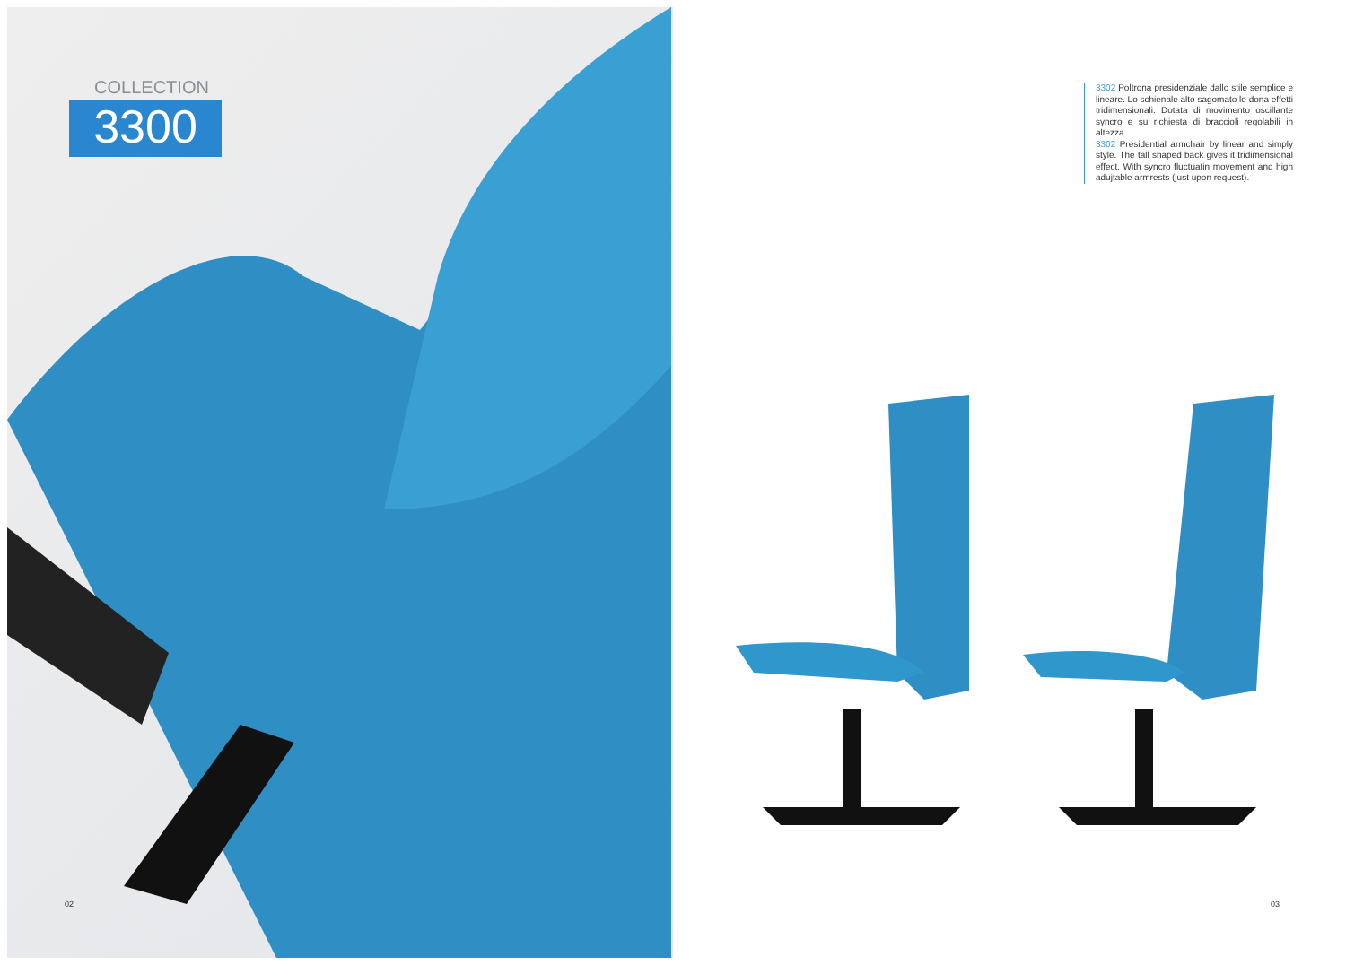COLLECTION
3300
3302 Poltrona presidenziale dallo stile semplice e lineare. Lo schienale alto sagomato le dona effetti tridimensionali. Dotata di movimento oscillante syncro e su richiesta di braccioli regolabili in altezza.
3302 Presidential armchair by linear and simply style. The tall shaped back gives it tridimensional effect. With syncro fluctuatin movement and high adujtable armrests (just upon request).
02 03